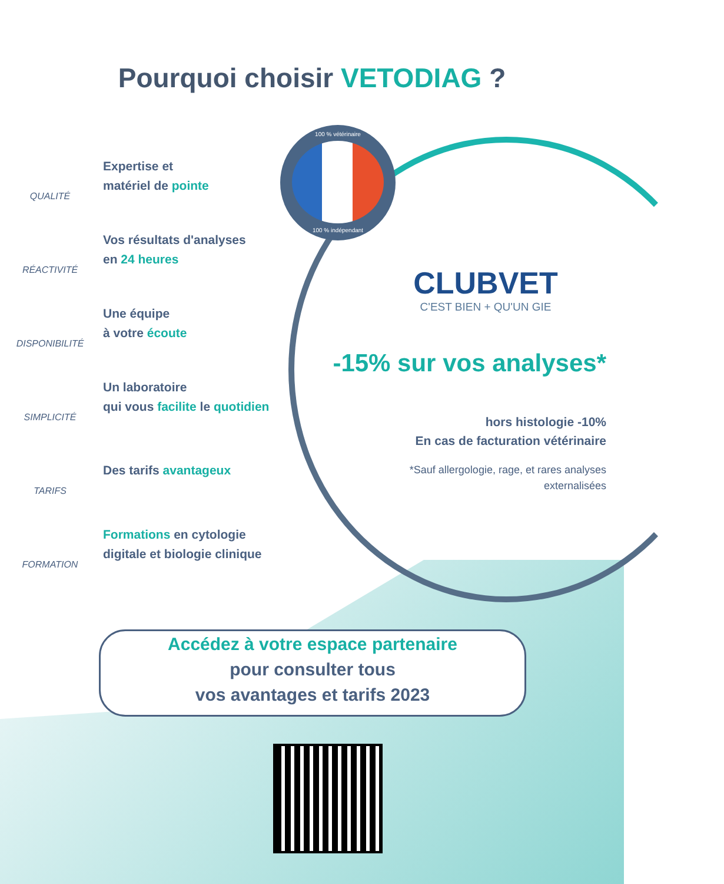Pourquoi choisir VETODIAG ?
QUALITÉ
Expertise et
matériel de pointe
RÉACTIVITÉ
Vos résultats d'analyses
en 24 heures
DISPONIBILITÉ
Une équipe
à votre écoute
SIMPLICITÉ
Un laboratoire
qui vous facilite le quotidien
TARIFS
Des tarifs avantageux
FORMATION
Formations en cytologie
digitale et biologie clinique
100 % vétérinaire
100 % indépendant
CLUBVET
C'EST BIEN + QU'UN GIE
-15% sur vos analyses*
hors histologie -10%
En cas de facturation vétérinaire
*Sauf allergologie, rage, et rares analyses
externalisées
Accédez à votre espace partenaire
pour consulter tous
vos avantages et tarifs 2023